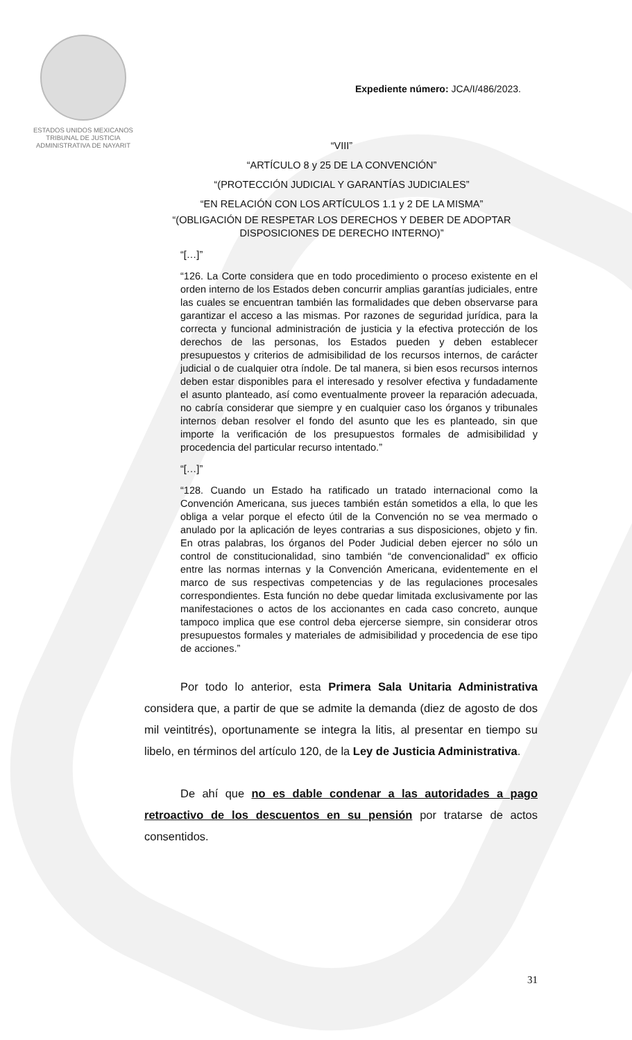ESTADOS UNIDOS MEXICANOS
TRIBUNAL DE JUSTICIA
ADMINISTRATIVA DE NAYARIT
Expediente número: JCA/I/486/2023.
“VIII”
“ARTÍCULO 8 y 25 DE LA CONVENCIÓN”
“(PROTECCIÓN JUDICIAL Y GARANTÍAS JUDICIALES”
“EN RELACIÓN CON LOS ARTÍCULOS 1.1 y 2 DE LA MISMA”
“(OBLIGACIÓN DE RESPETAR LOS DERECHOS Y DEBER DE ADOPTAR DISPOSICIONES DE DERECHO INTERNO)”
“[…]”
“126. La Corte considera que en todo procedimiento o proceso existente en el orden interno de los Estados deben concurrir amplias garantías judiciales, entre las cuales se encuentran también las formalidades que deben observarse para garantizar el acceso a las mismas. Por razones de seguridad jurídica, para la correcta y funcional administración de justicia y la efectiva protección de los derechos de las personas, los Estados pueden y deben establecer presupuestos y criterios de admisibilidad de los recursos internos, de carácter judicial o de cualquier otra índole. De tal manera, si bien esos recursos internos deben estar disponibles para el interesado y resolver efectiva y fundadamente el asunto planteado, así como eventualmente proveer la reparación adecuada, no cabría considerar que siempre y en cualquier caso los órganos y tribunales internos deban resolver el fondo del asunto que les es planteado, sin que importe la verificación de los presupuestos formales de admisibilidad y procedencia del particular recurso intentado.”
“[…]”
“128. Cuando un Estado ha ratificado un tratado internacional como la Convención Americana, sus jueces también están sometidos a ella, lo que les obliga a velar porque el efecto útil de la Convención no se vea mermado o anulado por la aplicación de leyes contrarias a sus disposiciones, objeto y fin. En otras palabras, los órganos del Poder Judicial deben ejercer no sólo un control de constitucionalidad, sino también “de convencionalidad” ex officio entre las normas internas y la Convención Americana, evidentemente en el marco de sus respectivas competencias y de las regulaciones procesales correspondientes. Esta función no debe quedar limitada exclusivamente por las manifestaciones o actos de los accionantes en cada caso concreto, aunque tampoco implica que ese control deba ejercerse siempre, sin considerar otros presupuestos formales y materiales de admisibilidad y procedencia de ese tipo de acciones.”
Por todo lo anterior, esta Primera Sala Unitaria Administrativa considera que, a partir de que se admite la demanda (diez de agosto de dos mil veintitrés), oportunamente se integra la litis, al presentar en tiempo su libelo, en términos del artículo 120, de la Ley de Justicia Administrativa.
De ahí que no es dable condenar a las autoridades a pago retroactivo de los descuentos en su pensión por tratarse de actos consentidos.
31